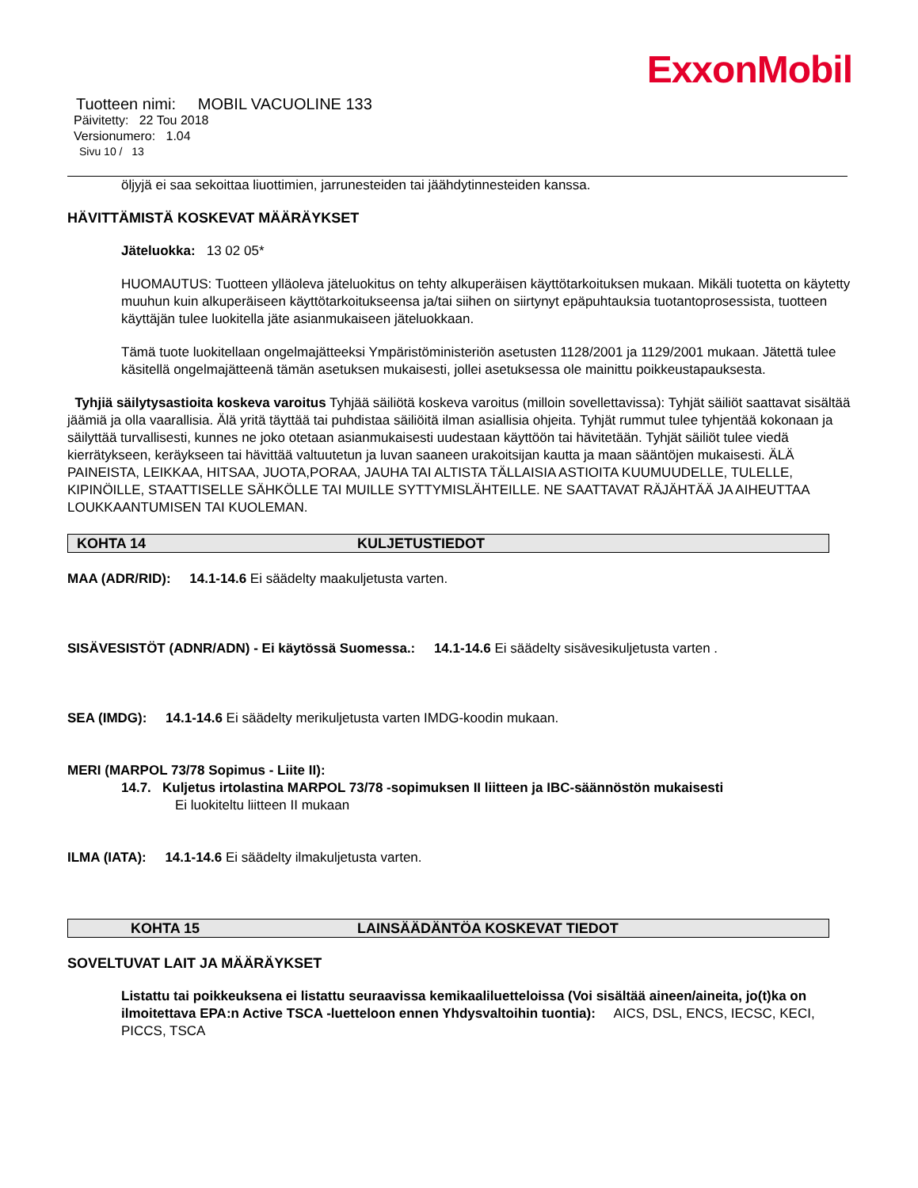ExxonMobil
Tuotteen nimi: MOBIL VACUOLINE 133
Päivitetty: 22 Tou 2018
Versionumero: 1.04
Sivu 10 / 13
öljyjä ei saa sekoittaa liuottimien, jarrunesteiden tai jäähdytinnesteiden kanssa.
HÄVITTÄMISTÄ KOSKEVAT MÄÄRÄYKSET
Jäteluokka: 13 02 05*
HUOMAUTUS: Tuotteen ylläoleva jäteluokitus on tehty alkuperäisen käyttötarkoituksen mukaan. Mikäli tuotetta on käytetty muuhun kuin alkuperäiseen käyttötarkoitukseensa ja/tai siihen on siirtynyt epäpuhtauksia tuotantoprosessista, tuotteen käyttäjän tulee luokitella jäte asianmukaiseen jäteluokkaan.
Tämä tuote luokitellaan ongelmajätteeksi Ympäristöministeriön asetusten 1128/2001 ja 1129/2001 mukaan. Jätettä tulee käsitellä ongelmajätteenä tämän asetuksen mukaisesti, jollei asetuksessa ole mainittu poikkeustapauksesta.
Tyhjiä säilytysastioita koskeva varoitus Tyhjää säiliötä koskeva varoitus (milloin sovellettavissa): Tyhjät säiliöt saattavat sisältää jäämiä ja olla vaarallisia. Älä yritä täyttää tai puhdistaa säiliöitä ilman asiallisia ohjeita. Tyhjät rummut tulee tyhjentää kokonaan ja säilyttää turvallisesti, kunnes ne joko otetaan asianmukaisesti uudestaan käyttöön tai hävitetään. Tyhjät säiliöt tulee viedä kierrätykseen, keräykseen tai hävittää valtuutetun ja luvan saaneen urakoitsijan kautta ja maan sääntöjen mukaisesti. ÄLÄ PAINEISTA, LEIKKAA, HITSAA, JUOTA,PORAA, JAUHA TAI ALTISTA TÄLLAISIA ASTIOITA KUUMUUDELLE, TULELLE, KIPINÖILLE, STAATTISELLE SÄHKÖLLE TAI MUILLE SYTTYMISLÄHTEILLE. NE SAATTAVAT RÄJÄHTÄÄ JA AIHEUTTAA LOUKKAANTUMISEN TAI KUOLEMAN.
KOHTA 14 KULJETUSTIEDOT
MAA (ADR/RID): 14.1-14.6 Ei säädelty maakuljetusta varten.
SISÄVESISTÖT (ADNR/ADN) - Ei käytössä Suomessa.: 14.1-14.6 Ei säädelty sisävesikuljetusta varten .
SEA (IMDG): 14.1-14.6 Ei säädelty merikuljetusta varten IMDG-koodin mukaan.
MERI (MARPOL 73/78 Sopimus - Liite II):
14.7. Kuljetus irtolastina MARPOL 73/78 -sopimuksen II liitteen ja IBC-säännöstön mukaisesti
Ei luokiteltu liitteen II mukaan
ILMA (IATA): 14.1-14.6 Ei säädelty ilmakuljetusta varten.
KOHTA 15 LAINSÄÄDÄNTÖA KOSKEVAT TIEDOT
SOVELTUVAT LAIT JA MÄÄRÄYKSET
Listattu tai poikkeuksena ei listattu seuraavissa kemikaaliluetteloissa (Voi sisältää aineen/aineita, jo(t)ka on ilmoitettava EPA:n Active TSCA -luetteloon ennen Yhdysvaltoihin tuontia): AICS, DSL, ENCS, IECSC, KECI, PICCS, TSCA